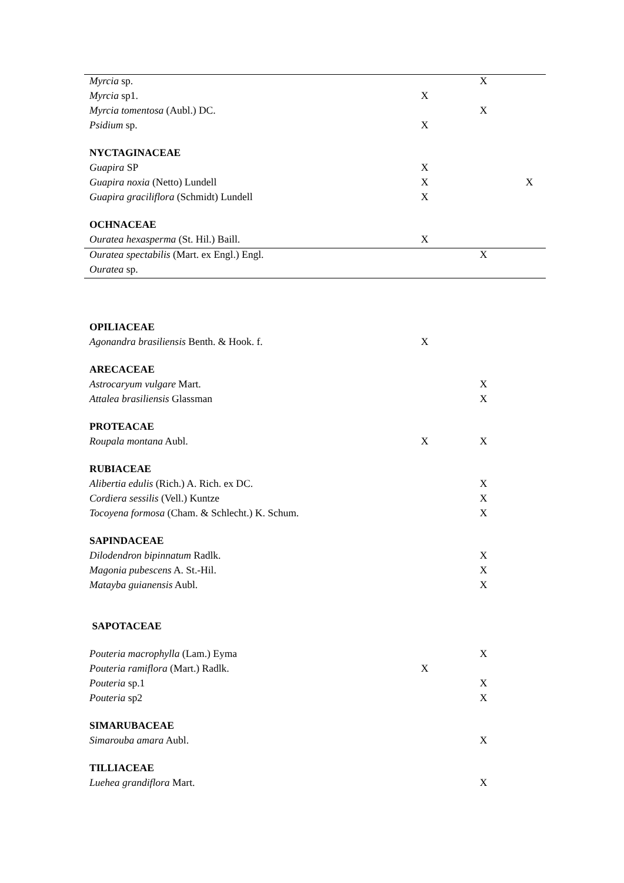| Myrcia sp. | | X | |
| Myrcia sp1. | X | | |
| Myrcia tomentosa (Aubl.) DC. | | X | |
| Psidium sp. | X | | |
| NYCTAGINACEAE | | | |
| Guapira SP | X | | |
| Guapira noxia (Netto) Lundell | X | | X |
| Guapira graciliflora (Schmidt) Lundell | X | | |
| OCHNACEAE | | | |
| Ouratea hexasperma (St. Hil.) Baill. | X | | |
| Ouratea spectabilis (Mart. ex Engl.) Engl. | | X | |
| Ouratea sp. | | | |
| OPILIACEAE | | | |
| Agonandra brasiliensis Benth. & Hook. f. | X | | |
| ARECACEAE | | | |
| Astrocaryum vulgare Mart. | | X | |
| Attalea brasiliensis Glassman | | X | |
| PROTEACAE | | | |
| Roupala montana Aubl. | X | X | |
| RUBIACEAE | | | |
| Alibertia edulis (Rich.) A. Rich. ex DC. | | X | |
| Cordiera sessilis (Vell.) Kuntze | | X | |
| Tocoyena formosa (Cham. & Schlecht.) K. Schum. | | X | |
| SAPINDACEAE | | | |
| Dilodendron bipinnatum Radlk. | | X | |
| Magonia pubescens A. St.-Hil. | | X | |
| Matayba guianensis Aubl. | | X | |
| SAPOTACEAE | | | |
| Pouteria macrophylla (Lam.) Eyma | | X | |
| Pouteria ramiflora (Mart.) Radlk. | X | | |
| Pouteria sp.1 | | X | |
| Pouteria sp2 | | X | |
| SIMARUBACEAE | | | |
| Simarouba amara Aubl. | | X | |
| TILLIACEAE | | | |
| Luehea grandiflora Mart. | | X | |